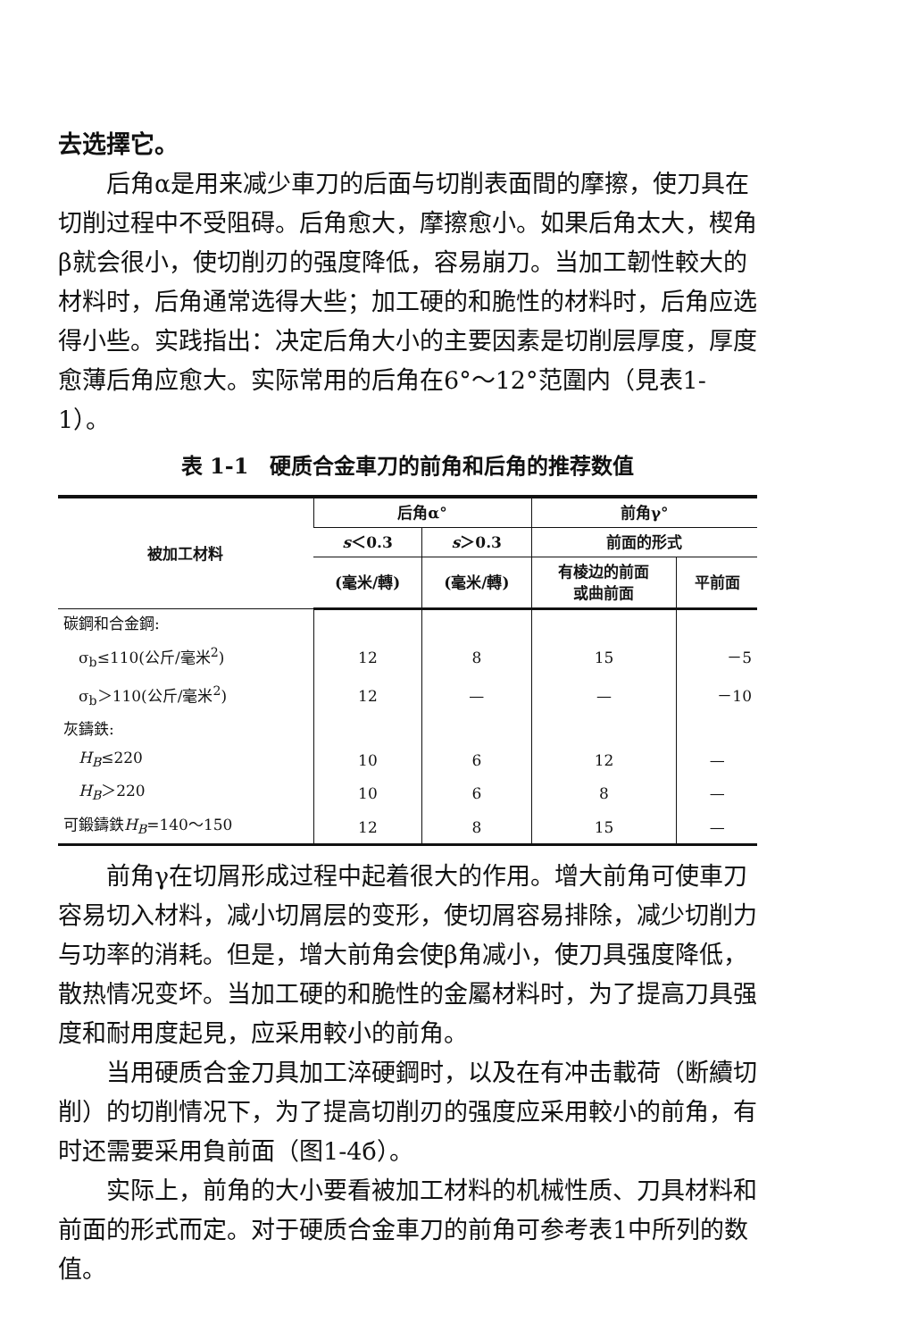去选擇它。
后角α是用来减少車刀的后面与切削表面間的摩擦，使刀具在切削过程中不受阻碍。后角愈大，摩擦愈小。如果后角太大，楔角β就会很小，使切削刃的强度降低，容易崩刀。当加工韌性較大的材料时，后角通常选得大些；加工硬的和脆性的材料时，后角应选得小些。实践指出：决定后角大小的主要因素是切削层厚度，厚度愈薄后角应愈大。实际常用的后角在6°～12°范圍内（見表1-1）。
表 1-1　硬质合金車刀的前角和后角的推荐数值
| 被加工材料 | 后角α° | | 前角γ° | |
| --- | --- | --- | --- | --- |
| | s ＜0.3 | s ＞0.3 | 前面的形式 | |
| | (毫米/轉) | (毫米/轉) | 有棱边的前面 或曲前面 | 平前面 |
| 碳鋼和合金鋼: | | | | |
| σ<sub>b</sub>≤110(公斤/毫米<sup>2</sup>) | 12 | 8 | 15 | －5 |
| σ<sub>b</sub>＞110(公斤/毫米<sup>2</sup>) | 12 | — | — | －10 |
| 灰鑄鉄: | | | | |
| H<sub>B</sub> ≤220 | 10 | 6 | 12 | — |
| H<sub>B</sub> ＞220 | 10 | 6 | 8 | — |
| 可鍛鑄鉄 H<sub>B</sub> =140～150 | 12 | 8 | 15 | — |
前角γ在切屑形成过程中起着很大的作用。增大前角可使車刀容易切入材料，减小切屑层的变形，使切屑容易排除，减少切削力与功率的消耗。但是，增大前角会使β角减小，使刀具强度降低，散热情况变坏。当加工硬的和脆性的金屬材料时，为了提高刀具强度和耐用度起見，应采用較小的前角。
当用硬质合金刀具加工淬硬鋼时，以及在有冲击載荷（断續切削）的切削情况下，为了提高切削刃的强度应采用較小的前角，有时还需要采用負前面（图1-4б）。
实际上，前角的大小要看被加工材料的机械性质、刀具材料和前面的形式而定。对于硬质合金車刀的前角可参考表1中所列的数值。